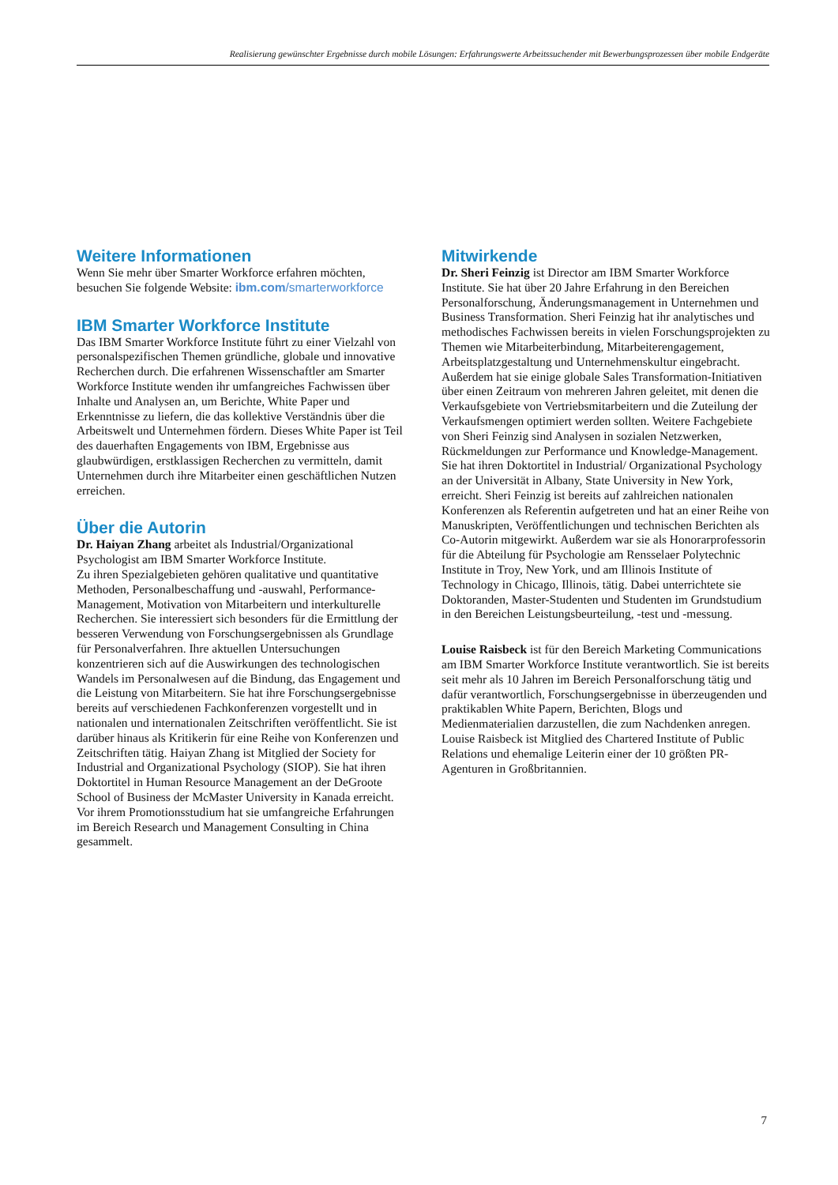Realisierung gewünschter Ergebnisse durch mobile Lösungen: Erfahrungswerte Arbeitssuchender mit Bewerbungsprozessen über mobile Endgeräte
Weitere Informationen
Wenn Sie mehr über Smarter Workforce erfahren möchten, besuchen Sie folgende Website: ibm.com/smarterworkforce
IBM Smarter Workforce Institute
Das IBM Smarter Workforce Institute führt zu einer Vielzahl von personalspezifischen Themen gründliche, globale und innovative Recherchen durch. Die erfahrenen Wissenschaftler am Smarter Workforce Institute wenden ihr umfangreiches Fachwissen über Inhalte und Analysen an, um Berichte, White Paper und Erkenntnisse zu liefern, die das kollektive Verständnis über die Arbeitswelt und Unternehmen fördern. Dieses White Paper ist Teil des dauerhaften Engagements von IBM, Ergebnisse aus glaubwürdigen, erstklassigen Recherchen zu vermitteln, damit Unternehmen durch ihre Mitarbeiter einen geschäftlichen Nutzen erreichen.
Über die Autorin
Dr. Haiyan Zhang arbeitet als Industrial/Organizational Psychologist am IBM Smarter Workforce Institute.
Zu ihren Spezialgebieten gehören qualitative und quantitative Methoden, Personalbeschaffung und -auswahl, Performance-Management, Motivation von Mitarbeitern und interkulturelle Recherchen. Sie interessiert sich besonders für die Ermittlung der besseren Verwendung von Forschungsergebnissen als Grundlage für Personalverfahren. Ihre aktuellen Untersuchungen konzentrieren sich auf die Auswirkungen des technologischen Wandels im Personalwesen auf die Bindung, das Engagement und die Leistung von Mitarbeitern. Sie hat ihre Forschungsergebnisse bereits auf verschiedenen Fachkonferenzen vorgestellt und in nationalen und internationalen Zeitschriften veröffentlicht. Sie ist darüber hinaus als Kritikerin für eine Reihe von Konferenzen und Zeitschriften tätig. Haiyan Zhang ist Mitglied der Society for Industrial and Organizational Psychology (SIOP). Sie hat ihren Doktortitel in Human Resource Management an der DeGroote School of Business der McMaster University in Kanada erreicht. Vor ihrem Promotionsstudium hat sie umfangreiche Erfahrungen im Bereich Research und Management Consulting in China gesammelt.
Mitwirkende
Dr. Sheri Feinzig ist Director am IBM Smarter Workforce Institute. Sie hat über 20 Jahre Erfahrung in den Bereichen Personalforschung, Änderungsmanagement in Unternehmen und Business Transformation. Sheri Feinzig hat ihr analytisches und methodisches Fachwissen bereits in vielen Forschungsprojekten zu Themen wie Mitarbeiterbindung, Mitarbeiterengagement, Arbeitsplatzgestaltung und Unternehmenskultur eingebracht. Außerdem hat sie einige globale Sales Transformation-Initiativen über einen Zeitraum von mehreren Jahren geleitet, mit denen die Verkaufsgebiete von Vertriebsmitarbeitern und die Zuteilung der Verkaufsmengen optimiert werden sollten. Weitere Fachgebiete von Sheri Feinzig sind Analysen in sozialen Netzwerken, Rückmeldungen zur Performance und Knowledge-Management. Sie hat ihren Doktortitel in Industrial/ Organizational Psychology an der Universität in Albany, State University in New York, erreicht. Sheri Feinzig ist bereits auf zahlreichen nationalen Konferenzen als Referentin aufgetreten und hat an einer Reihe von Manuskripten, Veröffentlichungen und technischen Berichten als Co-Autorin mitgewirkt. Außerdem war sie als Honorarprofessorin für die Abteilung für Psychologie am Rensselaer Polytechnic Institute in Troy, New York, und am Illinois Institute of Technology in Chicago, Illinois, tätig. Dabei unterrichtete sie Doktoranden, Master-Studenten und Studenten im Grundstudium in den Bereichen Leistungsbeurteilung, -test und -messung.
Louise Raisbeck ist für den Bereich Marketing Communications am IBM Smarter Workforce Institute verantwortlich. Sie ist bereits seit mehr als 10 Jahren im Bereich Personalforschung tätig und dafür verantwortlich, Forschungsergebnisse in überzeugenden und praktikablen White Papern, Berichten, Blogs und Medienmaterialien darzustellen, die zum Nachdenken anregen. Louise Raisbeck ist Mitglied des Chartered Institute of Public Relations und ehemalige Leiterin einer der 10 größten PR-Agenturen in Großbritannien.
7